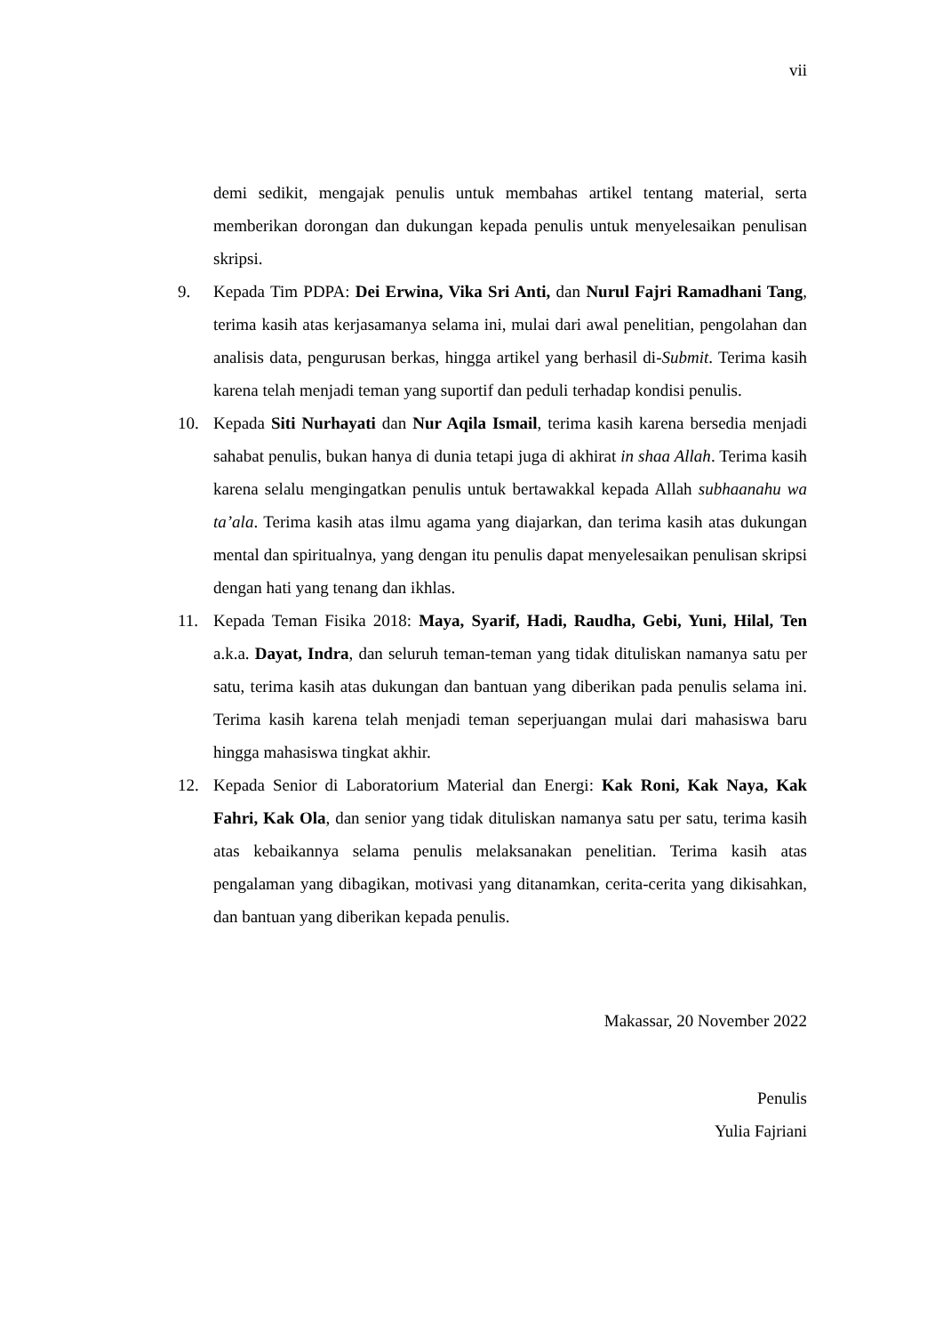vii
demi sedikit, mengajak penulis untuk membahas artikel tentang material, serta memberikan dorongan dan dukungan kepada penulis untuk menyelesaikan penulisan skripsi.
9. Kepada Tim PDPA: Dei Erwina, Vika Sri Anti, dan Nurul Fajri Ramadhani Tang, terima kasih atas kerjasamanya selama ini, mulai dari awal penelitian, pengolahan dan analisis data, pengurusan berkas, hingga artikel yang berhasil di-Submit. Terima kasih karena telah menjadi teman yang suportif dan peduli terhadap kondisi penulis.
10. Kepada Siti Nurhayati dan Nur Aqila Ismail, terima kasih karena bersedia menjadi sahabat penulis, bukan hanya di dunia tetapi juga di akhirat in shaa Allah. Terima kasih karena selalu mengingatkan penulis untuk bertawakkal kepada Allah subhaanahu wa ta’ala. Terima kasih atas ilmu agama yang diajarkan, dan terima kasih atas dukungan mental dan spiritualnya, yang dengan itu penulis dapat menyelesaikan penulisan skripsi dengan hati yang tenang dan ikhlas.
11. Kepada Teman Fisika 2018: Maya, Syarif, Hadi, Raudha, Gebi, Yuni, Hilal, Ten a.k.a. Dayat, Indra, dan seluruh teman-teman yang tidak dituliskan namanya satu per satu, terima kasih atas dukungan dan bantuan yang diberikan pada penulis selama ini. Terima kasih karena telah menjadi teman seperjuangan mulai dari mahasiswa baru hingga mahasiswa tingkat akhir.
12. Kepada Senior di Laboratorium Material dan Energi: Kak Roni, Kak Naya, Kak Fahri, Kak Ola, dan senior yang tidak dituliskan namanya satu per satu, terima kasih atas kebaikannya selama penulis melaksanakan penelitian. Terima kasih atas pengalaman yang dibagikan, motivasi yang ditanamkan, cerita-cerita yang dikisahkan, dan bantuan yang diberikan kepada penulis.
Makassar, 20 November 2022
Penulis
Yulia Fajriani